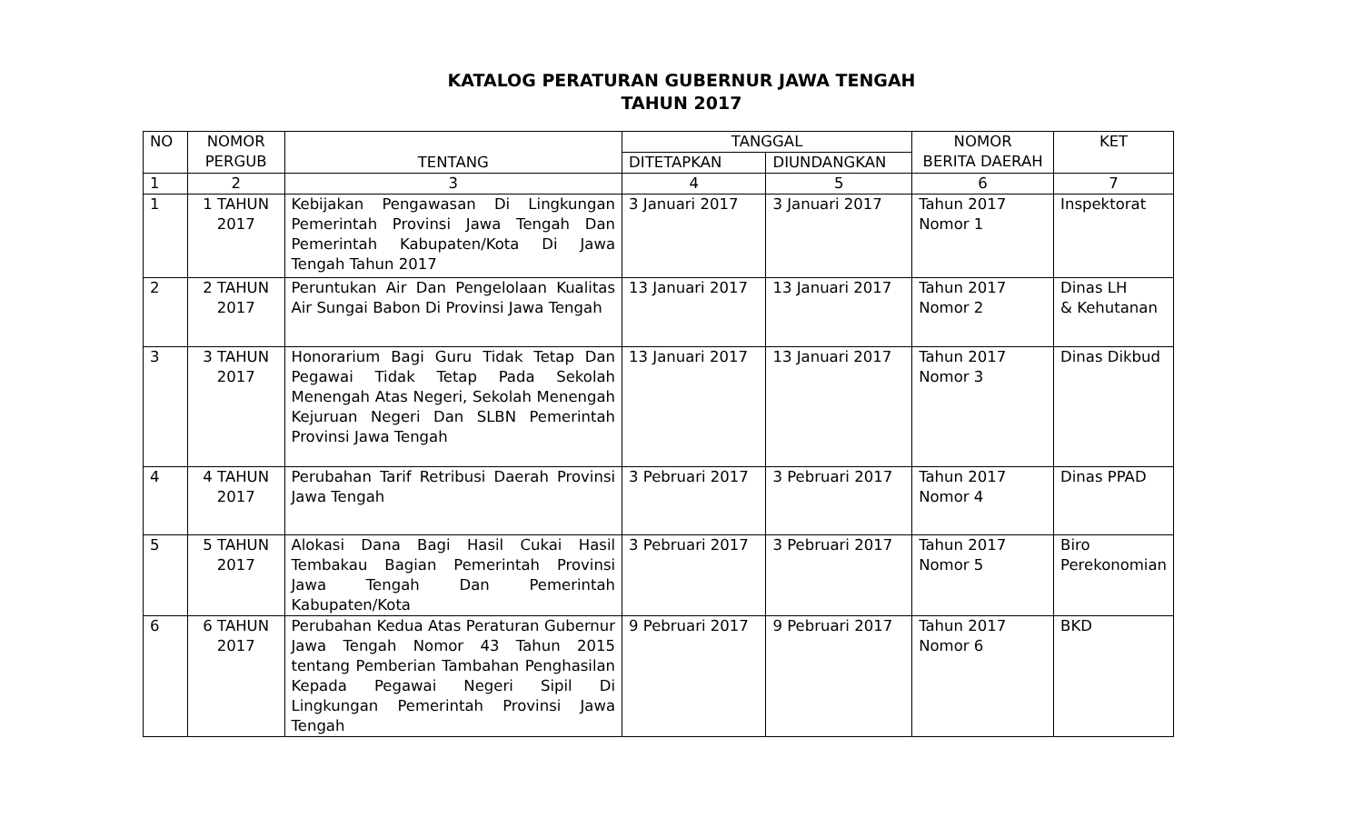KATALOG PERATURAN GUBERNUR JAWA TENGAH
TAHUN 2017
| NO | NOMOR PERGUB | TENTANG | TANGGAL | | NOMOR BERITA DAERAH | KET |
| --- | --- | --- | --- | --- | --- | --- |
| | | | DITETAPKAN | DIUNDANGKAN | | |
| 1 | 2 | 3 | 4 | 5 | 6 | 7 |
| 1 | 1 TAHUN 2017 | Kebijakan Pengawasan Di Lingkungan Pemerintah Provinsi Jawa Tengah Dan Pemerintah Kabupaten/Kota Di Jawa Tengah Tahun 2017 | 3 Januari 2017 | 3 Januari 2017 | Tahun 2017 Nomor 1 | Inspektorat |
| 2 | 2 TAHUN 2017 | Peruntukan Air Dan Pengelolaan Kualitas Air Sungai Babon Di Provinsi Jawa Tengah | 13 Januari 2017 | 13 Januari 2017 | Tahun 2017 Nomor 2 | Dinas LH & Kehutanan |
| 3 | 3 TAHUN 2017 | Honorarium Bagi Guru Tidak Tetap Dan Pegawai Tidak Tetap Pada Sekolah Menengah Atas Negeri, Sekolah Menengah Kejuruan Negeri Dan SLBN Pemerintah Provinsi Jawa Tengah | 13 Januari 2017 | 13 Januari 2017 | Tahun 2017 Nomor 3 | Dinas Dikbud |
| 4 | 4 TAHUN 2017 | Perubahan Tarif Retribusi Daerah Provinsi Jawa Tengah | 3 Pebruari 2017 | 3 Pebruari 2017 | Tahun 2017 Nomor 4 | Dinas PPAD |
| 5 | 5 TAHUN 2017 | Alokasi Dana Bagi Hasil Cukai Hasil Tembakau Bagian Pemerintah Provinsi Jawa Tengah Dan Pemerintah Kabupaten/Kota | 3 Pebruari 2017 | 3 Pebruari 2017 | Tahun 2017 Nomor 5 | Biro Perekonomian |
| 6 | 6 TAHUN 2017 | Perubahan Kedua Atas Peraturan Gubernur Jawa Tengah Nomor 43 Tahun 2015 tentang Pemberian Tambahan Penghasilan Kepada Pegawai Negeri Sipil Di Lingkungan Pemerintah Provinsi Jawa Tengah | 9 Pebruari 2017 | 9 Pebruari 2017 | Tahun 2017 Nomor 6 | BKD |